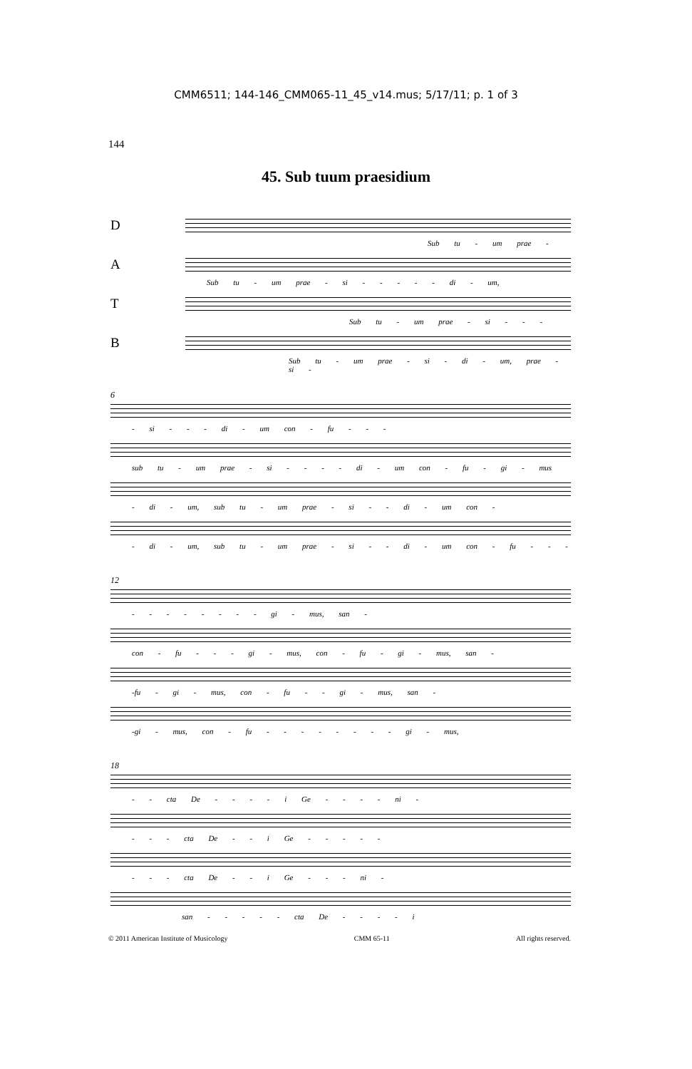CMM6511; 144-146_CMM065-11_45_v14.mus; 5/17/11; p. 1 of 3
144
45. Sub tuum praesidium
D
Sub tu - um prae -
A
Sub tu - um prae - si - - - - - di - um,
T
Sub tu - um prae - si - - -
B
Sub tu - um prae - si - di - um, prae - si -
6
- si - - - di - um con - fu - - -
sub tu - um prae - si - - - - di - um con - fu - gi - mus
- di - um, sub tu - um prae - si - - di - um con -
- di - um, sub tu - um prae - si - - di - um con - fu - - -
12
- - - - - - - - gi - mus, san -
con - fu - - - gi - mus, con - fu - gi - mus, san -
-fu - gi - mus, con - fu - - gi - mus, san -
-gi - mus, con - fu - - - - - - - - gi - mus,
18
- - cta De - - - - i Ge - - - - ni -
- - - cta De - - i Ge - - - - -
- - - cta De - - i Ge - - - ni -
san - - - - - cta De - - - - i
© 2011 American Institute of Musicology CMM 65-11 All rights reserved.